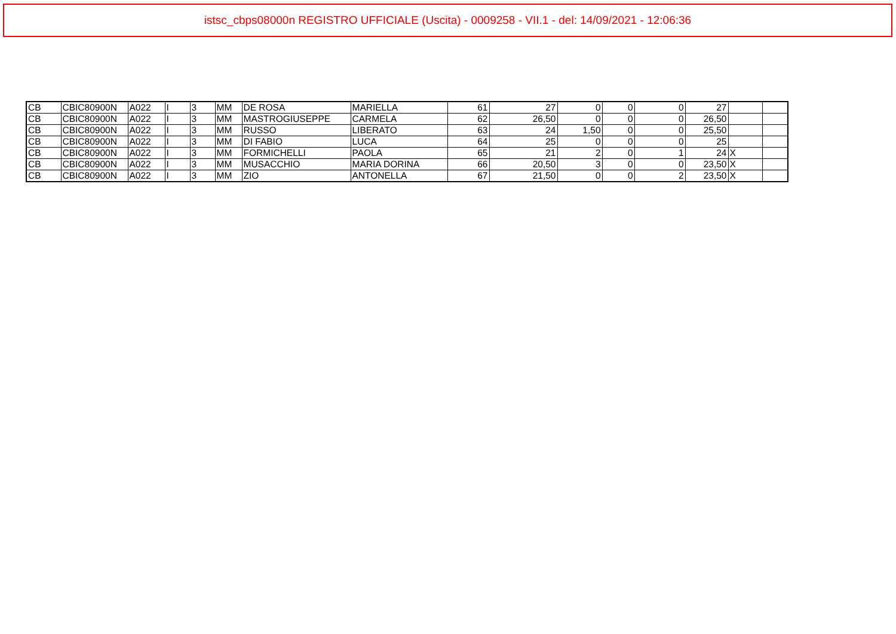istsc_cbps08000n REGISTRO UFFICIALE (Uscita) - 0009258 - VII.1 - del: 14/09/2021 - 12:06:36
| CB | CBIC80900N | A022 | I | 3 | MM | DE ROSA | MARIELLA | 61 | 27 | 0 | 0 | 0 | 27 | | |
| CB | CBIC80900N | A022 | I | 3 | MM | MASTROGIUSEPPE | CARMELA | 62 | 26,50 | 0 | 0 | 0 | 26,50 | | |
| CB | CBIC80900N | A022 | I | 3 | MM | RUSSO | LIBERATO | 63 | 24 | 1,50 | 0 | 0 | 25,50 | | |
| CB | CBIC80900N | A022 | I | 3 | MM | DI FABIO | LUCA | 64 | 25 | 0 | 0 | 0 | 25 | | |
| CB | CBIC80900N | A022 | I | 3 | MM | FORMICHELLI | PAOLA | 65 | 21 | 2 | 0 | 1 | 24 | X | |
| CB | CBIC80900N | A022 | I | 3 | MM | MUSACCHIO | MARIA DORINA | 66 | 20,50 | 3 | 0 | 0 | 23,50 | X | |
| CB | CBIC80900N | A022 | I | 3 | MM | ZIO | ANTONELLA | 67 | 21,50 | 0 | 0 | 2 | 23,50 | X | |